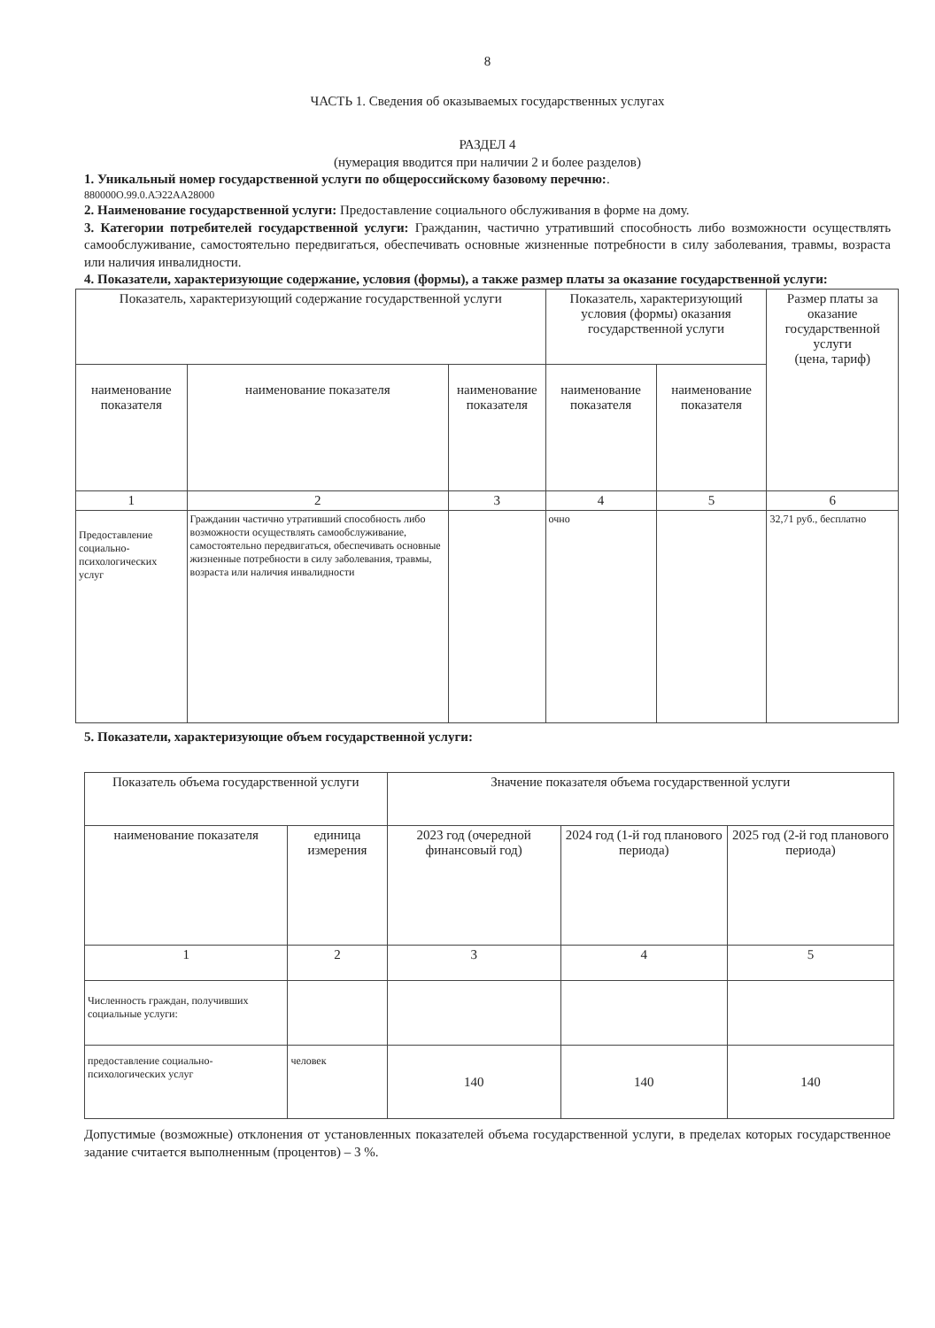8
ЧАСТЬ 1. Сведения об оказываемых государственных услугах
РАЗДЕЛ 4
(нумерация вводится при наличии 2 и более разделов)
1. Уникальный номер государственной услуги по общероссийскому базовому перечню:.
880000О.99.0.АЭ22АА28000
2. Наименование государственной услуги: Предоставление социального обслуживания в форме на дому.
3. Категории потребителей государственной услуги: Гражданин, частично утративший способность либо возможности осуществлять самообслуживание, самостоятельно передвигаться, обеспечивать основные жизненные потребности в силу заболевания, травмы, возраста или наличия инвалидности.
4. Показатели, характеризующие содержание, условия (формы), а также размер платы за оказание государственной услуги:
| Показатель, характеризующий содержание государственной услуги | | | Показатель, характеризующий условия (формы) оказания государственной услуги | | Размер платы за оказание государственной услуги (цена, тариф) |
| --- | --- | --- | --- | --- | --- |
| наименование показателя | наименование показателя | наименование показателя | наименование показателя | наименование показателя | |
| 1 | 2 | 3 | 4 | 5 | 6 |
| Предоставление социально-психологических услуг | Гражданин частично утративший способность либо возможности осуществлять самообслуживание, самостоятельно передвигаться, обеспечивать основные жизненные потребности в силу заболевания, травмы, возраста или наличия инвалидности | | очно | | 32,71 руб., бесплатно |
5. Показатели, характеризующие объем государственной услуги:
| Показатель объема государственной услуги | | Значение показателя объема государственной услуги | | |
| --- | --- | --- | --- | --- |
| наименование показателя | единица измерения | 2023 год (очередной финансовый год) | 2024 год (1-й год планового периода) | 2025 год (2-й год планового периода) |
| 1 | 2 | 3 | 4 | 5 |
| Численность граждан, получивших социальные услуги: | | | | |
| предоставление социально-психологических услуг | человек | 140 | 140 | 140 |
Допустимые (возможные) отклонения от установленных показателей объема государственной услуги, в пределах которых государственное задание считается выполненным (процентов) – 3 %.